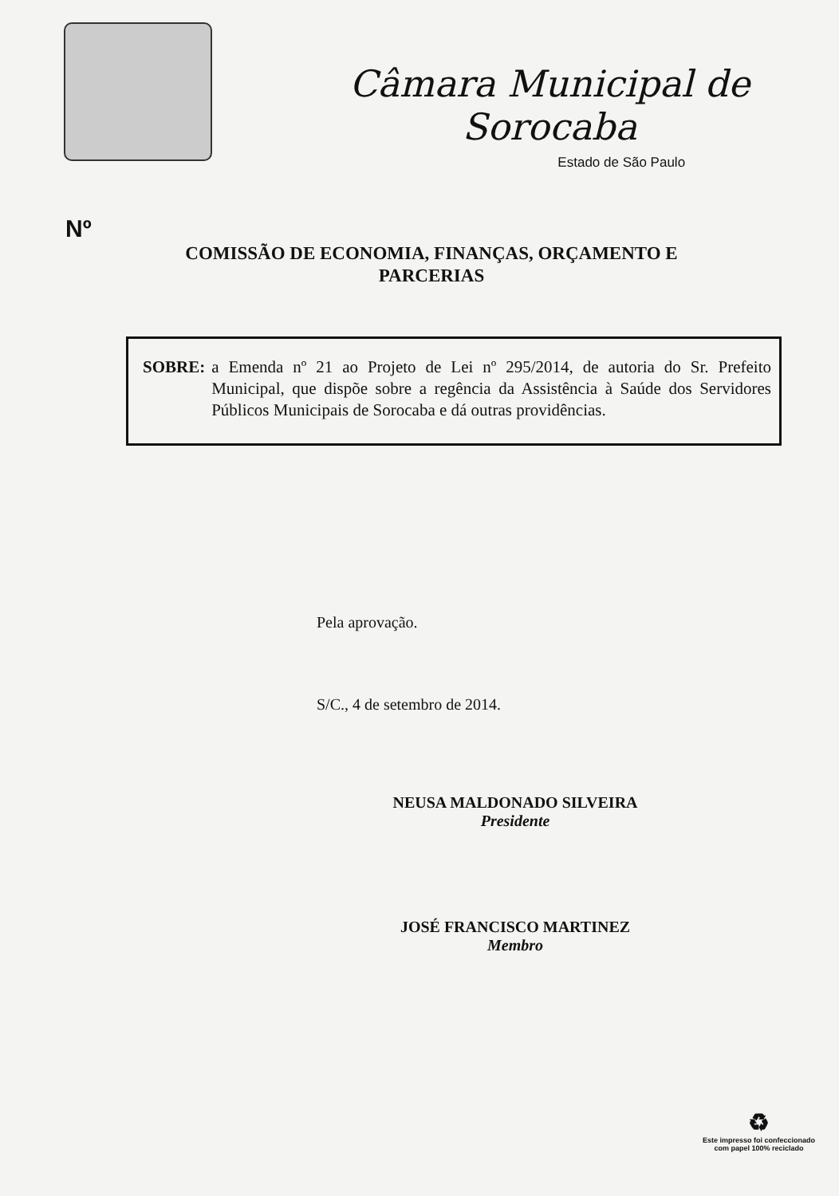Câmara Municipal de Sorocaba
Estado de São Paulo
Nº
COMISSÃO DE ECONOMIA, FINANÇAS, ORÇAMENTO E PARCERIAS
SOBRE: a Emenda nº 21 ao Projeto de Lei nº 295/2014, de autoria do Sr. Prefeito Municipal, que dispõe sobre a regência da Assistência à Saúde dos Servidores Públicos Municipais de Sorocaba e dá outras providências.
Pela aprovação.
S/C., 4 de setembro de 2014.
NEUSA MALDONADO SILVEIRA
Presidente
JOSÉ FRANCISCO MARTINEZ
Membro
♻
Este impresso foi confeccionado
com papel 100% reciclado